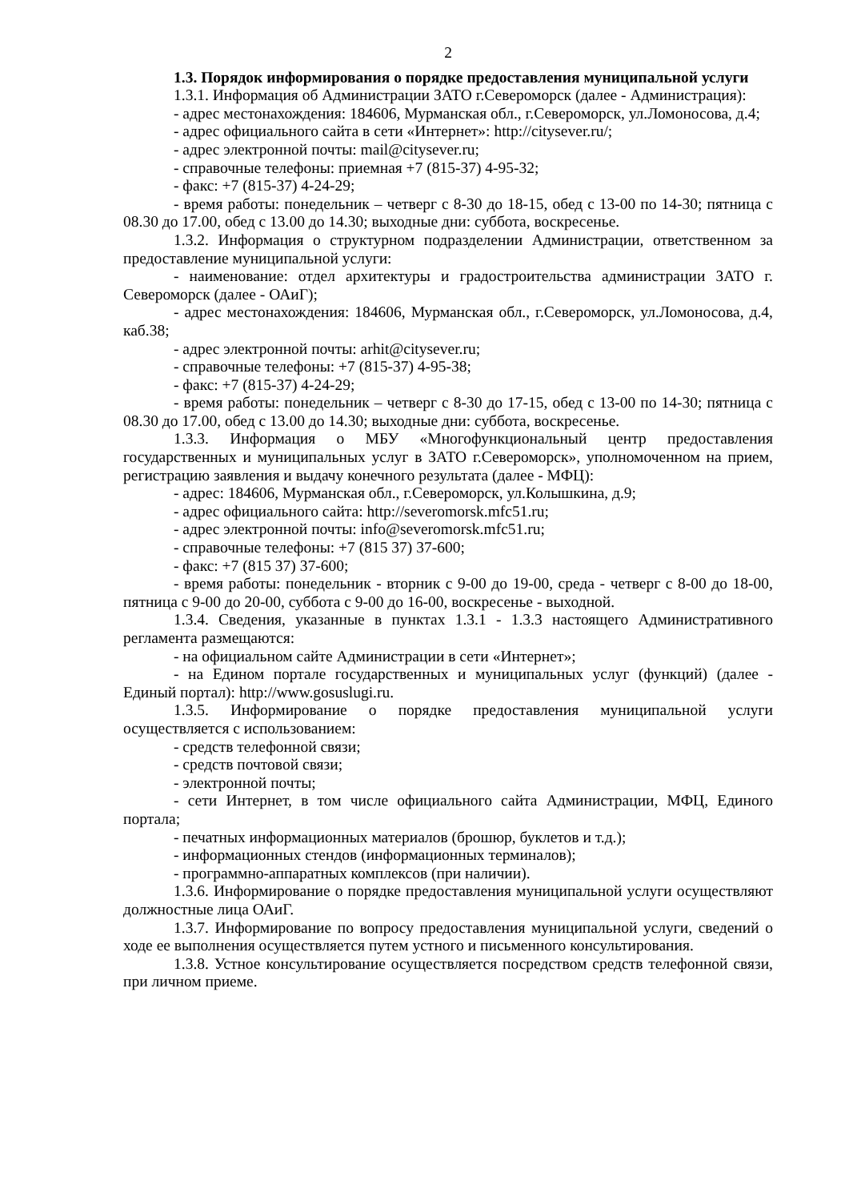2
1.3. Порядок информирования о порядке предоставления муниципальной услуги
1.3.1. Информация об Администрации ЗАТО г.Североморск (далее - Администрация):
- адрес местонахождения: 184606, Мурманская обл., г.Североморск, ул.Ломоносова, д.4;
- адрес официального сайта в сети «Интернет»: http://citysever.ru/;
- адрес электронной почты: mail@citysever.ru;
- справочные телефоны: приемная +7 (815-37) 4-95-32;
- факс: +7 (815-37) 4-24-29;
- время работы: понедельник – четверг с 8-30 до 18-15, обед с 13-00 по 14-30; пятница с 08.30 до 17.00, обед с 13.00 до 14.30; выходные дни: суббота, воскресенье.
1.3.2. Информация о структурном подразделении Администрации, ответственном за предоставление муниципальной услуги:
- наименование: отдел архитектуры и градостроительства администрации ЗАТО г. Североморск (далее - ОАиГ);
- адрес местонахождения: 184606, Мурманская обл., г.Североморск, ул.Ломоносова, д.4, каб.38;
- адрес электронной почты: arhit@citysever.ru;
- справочные телефоны: +7 (815-37) 4-95-38;
- факс: +7 (815-37) 4-24-29;
- время работы: понедельник – четверг с 8-30 до 17-15, обед с 13-00 по 14-30; пятница с 08.30 до 17.00, обед с 13.00 до 14.30; выходные дни: суббота, воскресенье.
1.3.3. Информация о МБУ «Многофункциональный центр предоставления государственных и муниципальных услуг в ЗАТО г.Североморск», уполномоченном на прием, регистрацию заявления и выдачу конечного результата (далее - МФЦ):
- адрес: 184606, Мурманская обл., г.Североморск, ул.Колышкина, д.9;
- адрес официального сайта: http://severomorsk.mfc51.ru;
- адрес электронной почты: info@severomorsk.mfc51.ru;
- справочные телефоны: +7 (815 37) 37-600;
- факс: +7 (815 37) 37-600;
- время работы: понедельник - вторник с 9-00 до 19-00, среда - четверг с 8-00 до 18-00, пятница с 9-00 до 20-00, суббота с 9-00 до 16-00, воскресенье - выходной.
1.3.4. Сведения, указанные в пунктах 1.3.1 - 1.3.3 настоящего Административного регламента размещаются:
- на официальном сайте Администрации в сети «Интернет»;
- на Едином портале государственных и муниципальных услуг (функций) (далее - Единый портал): http://www.gosuslugi.ru.
1.3.5. Информирование о порядке предоставления муниципальной услуги осуществляется с использованием:
- средств телефонной связи;
- средств почтовой связи;
- электронной почты;
- сети Интернет, в том числе официального сайта Администрации, МФЦ, Единого портала;
- печатных информационных материалов (брошюр, буклетов и т.д.);
- информационных стендов (информационных терминалов);
- программно-аппаратных комплексов (при наличии).
1.3.6. Информирование о порядке предоставления муниципальной услуги осуществляют должностные лица ОАиГ.
1.3.7. Информирование по вопросу предоставления муниципальной услуги, сведений о ходе ее выполнения осуществляется путем устного и письменного консультирования.
1.3.8. Устное консультирование осуществляется посредством средств телефонной связи, при личном приеме.